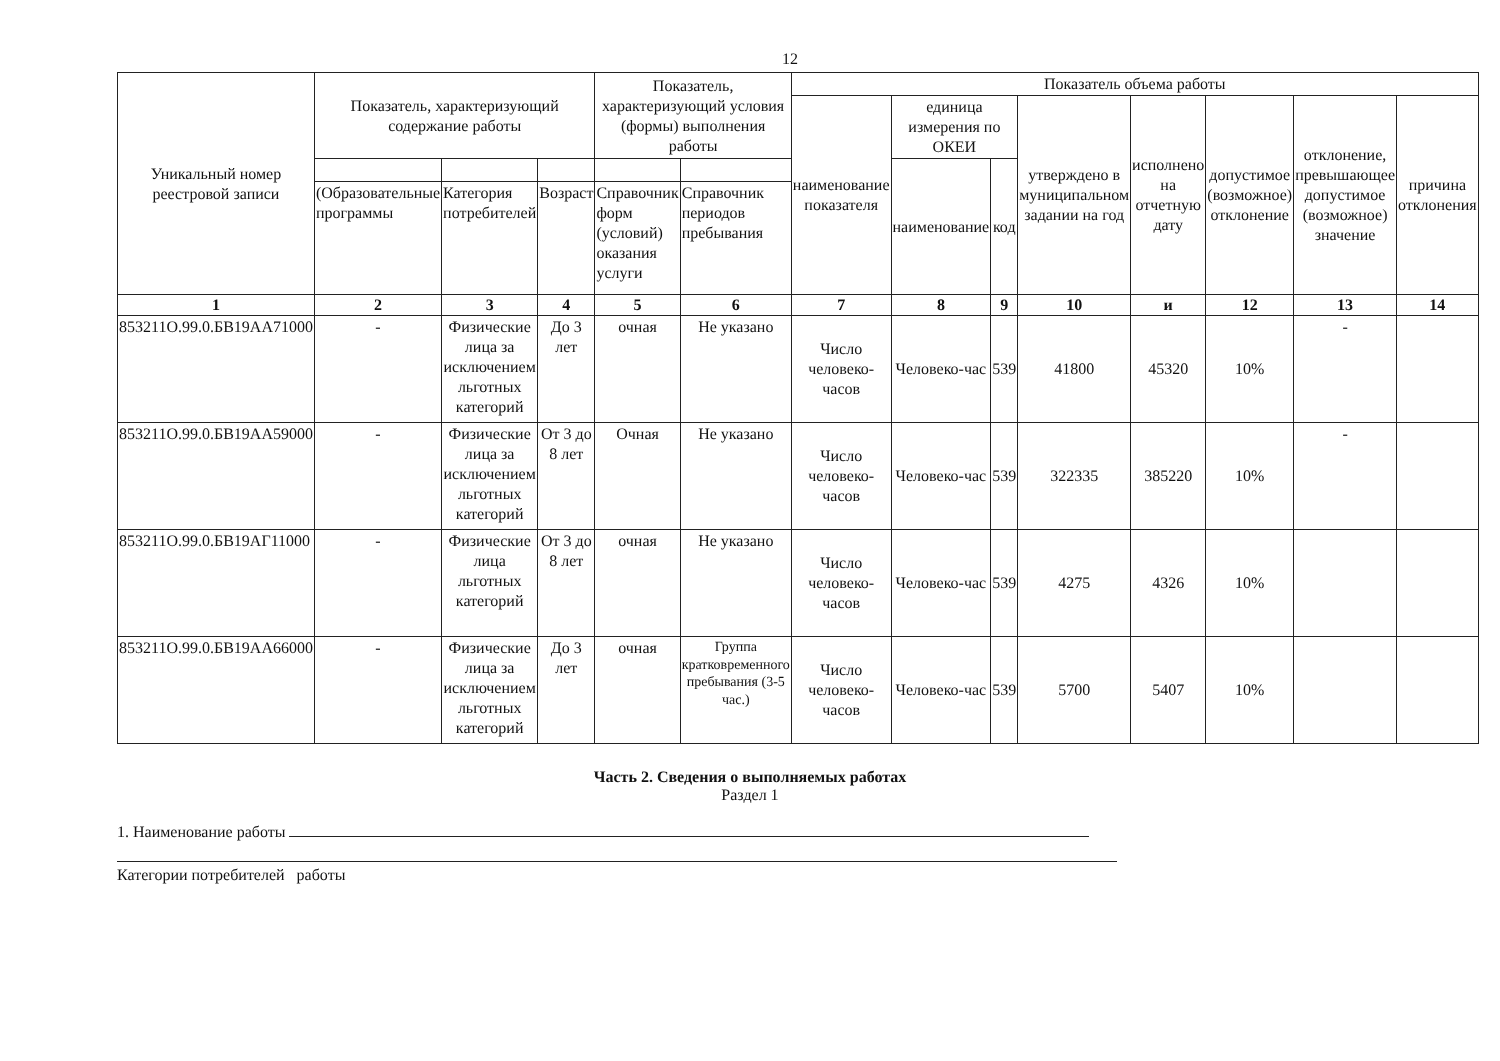12
| Уникальный номер реестровой записи | Показатель, характеризующий содержание работы | | | Показатель, характеризующий условия (формы) выполнения работы | | Показатель объема работы | | | | | | | |
| --- | --- | --- | --- | --- | --- | --- | --- | --- | --- | --- | --- | --- | --- |
| | | | | | | наименование показателя | единица измерения по ОКЕИ | | утверждено в муниципальном задании на год | исполнено на отчетную дату | допустимое (возможное) отклонение | отклонение, превышающее допустимое (возможное) значение | причина отклонения |
| | | | | | | | наименование | код | | | | | |
| | (Образовательные программы | Категория потребителей | Возраст | Справочник форм (условий) оказания услуги | Справочник периодов пребывания | | | | | | | | |
| 1 | 2 | 3 | 4 | 5 | 6 | 7 | 8 | 9 | 10 | и | 12 | 13 | 14 |
| 853211О.99.0.БВ19АА71000 | - | Физические лица за исключением льготных категорий | До 3 лет | очная | Не указано | Число человеко-часов | Человеко-час | 539 | 41800 | 45320 | 10% | - | |
| 853211О.99.0.БВ19АА59000 | - | Физические лица за исключением льготных категорий | От 3 до 8 лет | Очная | Не указано | Число человеко-часов | Человеко-час | 539 | 322335 | 385220 | 10% | - | |
| 853211О.99.0.БВ19АГ11000 | - | Физические лица льготных категорий | От 3 до 8 лет | очная | Не указано | Число человеко-часов | Человеко-час | 539 | 4275 | 4326 | 10% | | |
| 853211О.99.0.БВ19АА66000 | - | Физические лица за исключением льготных категорий | До 3 лет | очная | Группа кратковременного пребывания (3-5 час.) | Число человеко-часов | Человеко-час | 539 | 5700 | 5407 | 10% | | |
Часть 2. Сведения о выполняемых работах
Раздел 1
1. Наименование работы
Категории потребителей работы